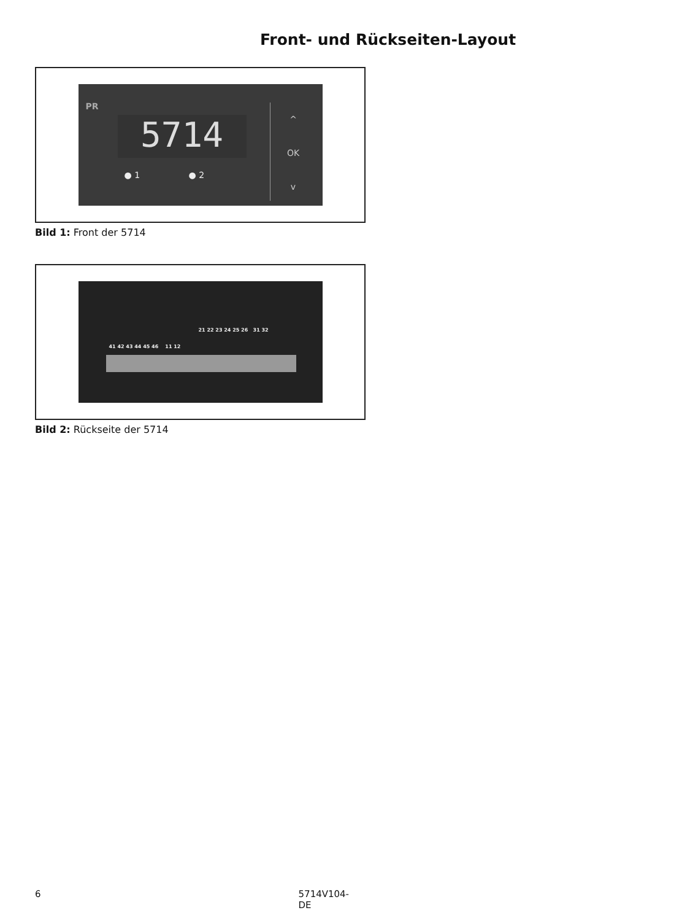Front- und Rückseiten-Layout
PR
5714
● 1 ● 2
^
OK
v
Bild 1: Front der 5714
21 22 23 24 25 26 31 32
41 42 43 44 45 46 11 12
Bild 2: Rückseite der 5714
6 5714V104-DE